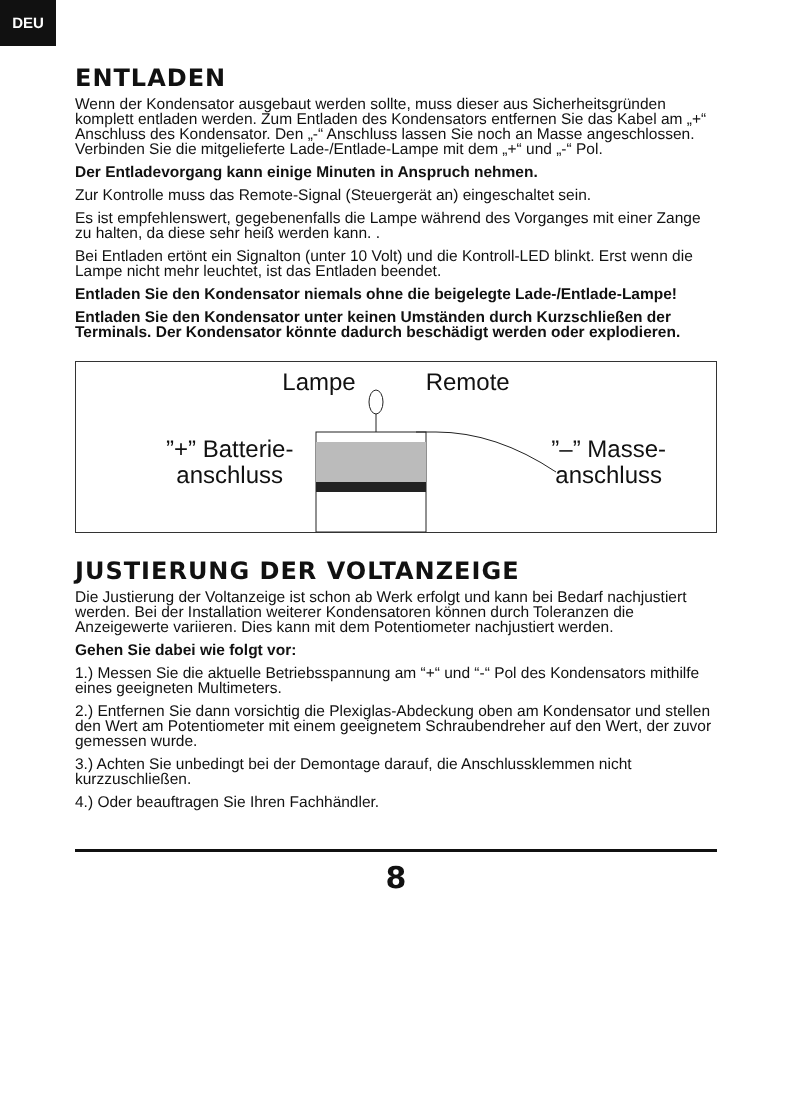DEU
ENTLADEN
Wenn der Kondensator ausgebaut werden sollte, muss dieser aus Sicherheitsgründen komplett entladen werden. Zum Entladen des Kondensators entfernen Sie das Kabel am „+“ Anschluss des Kondensator. Den „-“ Anschluss lassen Sie noch an Masse angeschlossen. Verbinden Sie die mitgelieferte Lade-/Entlade-Lampe mit dem „+“ und „-“ Pol.
Der Entladevorgang kann einige Minuten in Anspruch nehmen.
Zur Kontrolle muss das Remote-Signal (Steuergerät an) eingeschaltet sein.
Es ist empfehlenswert, gegebenenfalls die Lampe während des Vorganges mit einer Zange zu halten, da diese sehr heiß werden kann. .
Bei Entladen ertönt ein Signalton (unter 10 Volt) und die Kontroll-LED blinkt. Erst wenn die Lampe nicht mehr leuchtet, ist das Entladen beendet.
Entladen Sie den Kondensator niemals ohne die beigelegte Lade-/Entlade-Lampe!
Entladen Sie den Kondensator unter keinen Umständen durch Kurzschließen der Terminals. Der Kondensator könnte dadurch beschädigt werden oder explodieren.
Lampe Remote
”+” Batterie-
anschluss ”–” Masse-
anschluss
JUSTIERUNG DER VOLTANZEIGE
Die Justierung der Voltanzeige ist schon ab Werk erfolgt und kann bei Bedarf nachjustiert werden. Bei der Installation weiterer Kondensatoren können durch Toleranzen die Anzeigewerte variieren. Dies kann mit dem Potentiometer nachjustiert werden.
Gehen Sie dabei wie folgt vor:
1.) Messen Sie die aktuelle Betriebsspannung am “+“ und “-“ Pol des Kondensators mithilfe eines geeigneten Multimeters.
2.) Entfernen Sie dann vorsichtig die Plexiglas-Abdeckung oben am Kondensator und stellen den Wert am Potentiometer mit einem geeignetem Schraubendreher auf den Wert, der zuvor gemessen wurde.
3.) Achten Sie unbedingt bei der Demontage darauf, die Anschlussklemmen nicht kurzzuschließen.
4.) Oder beauftragen Sie Ihren Fachhändler.
8